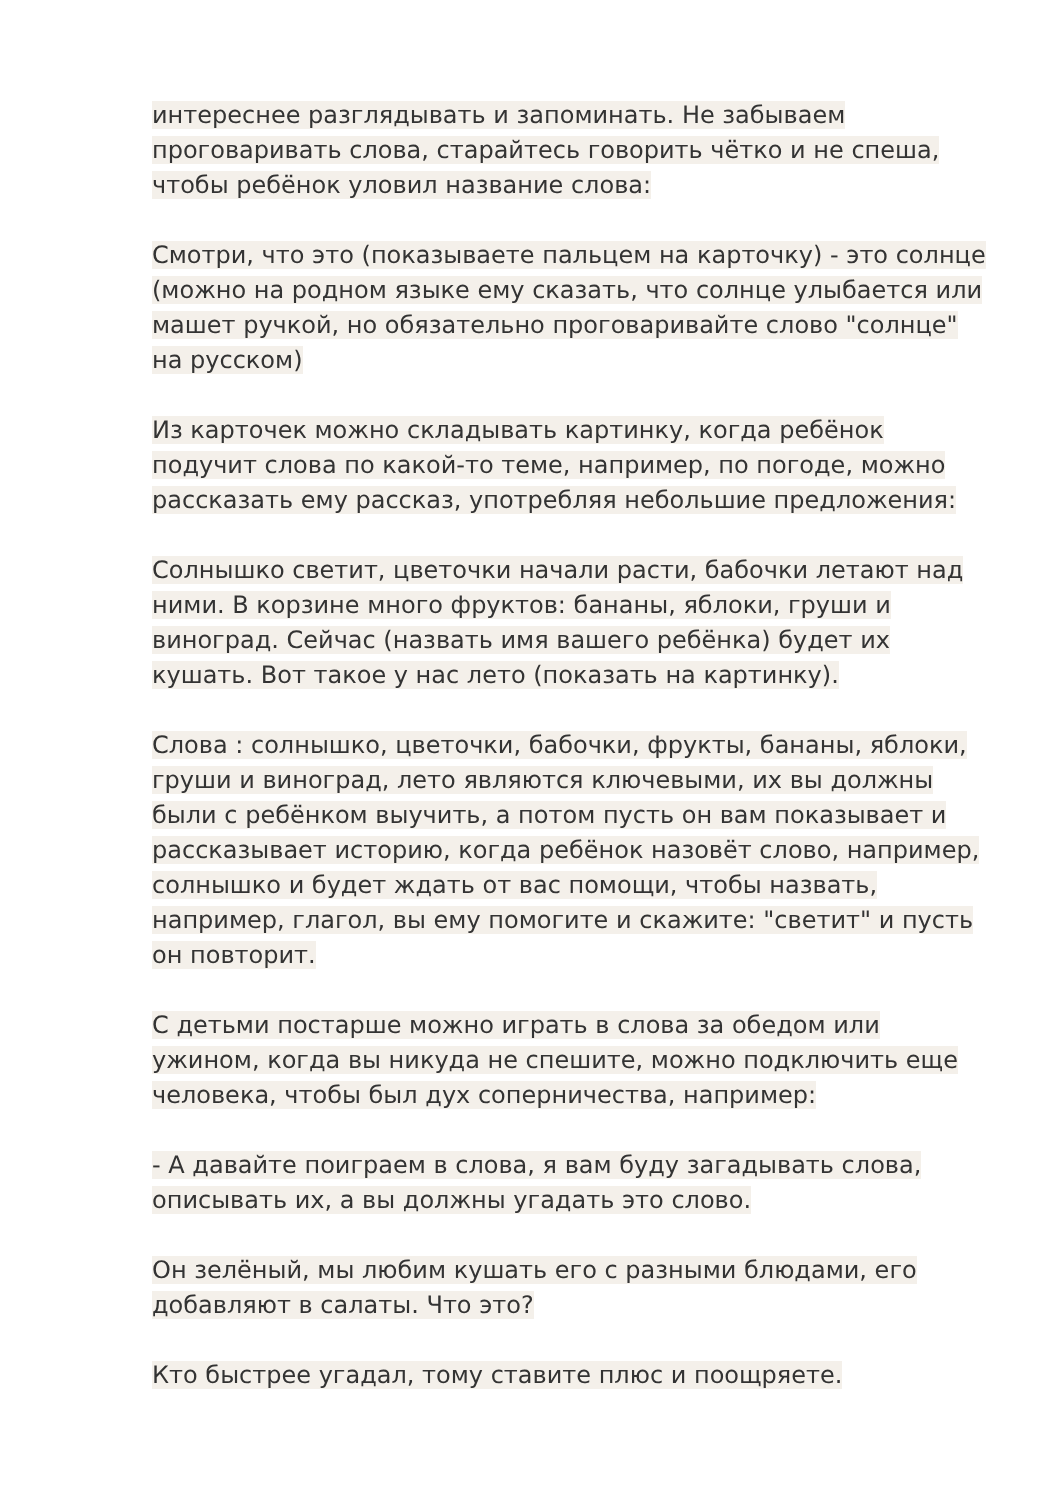интереснее разглядывать и запоминать. Не забываем проговаривать слова, старайтесь говорить чётко и не спеша, чтобы ребёнок уловил название слова:
Смотри, что это (показываете пальцем на карточку) - это солнце (можно на родном языке ему сказать, что солнце улыбается или машет ручкой, но обязательно проговаривайте слово "солнце" на русском)
Из карточек можно складывать картинку, когда ребёнок подучит слова по какой-то теме, например, по погоде, можно рассказать ему рассказ, употребляя небольшие предложения:
Солнышко светит, цветочки начали расти, бабочки летают над ними. В корзине много фруктов: бананы, яблоки, груши и виноград. Сейчас (назвать имя вашего ребёнка) будет их кушать. Вот такое у нас лето (показать на картинку).
Слова : солнышко, цветочки, бабочки, фрукты, бананы, яблоки, груши и виноград, лето являются ключевыми, их вы должны были с ребёнком выучить, а потом пусть он вам показывает и рассказывает историю, когда ребёнок назовёт слово, например, солнышко и будет ждать от вас помощи, чтобы назвать, например, глагол, вы ему помогите и скажите: "светит" и пусть он повторит.
С детьми постарше можно играть в слова за обедом или ужином, когда вы никуда не спешите, можно подключить еще человека, чтобы был дух соперничества, например:
- А давайте поиграем в слова, я вам буду загадывать слова, описывать их, а вы должны угадать это слово.
Он зелёный, мы любим кушать его с разными блюдами, его добавляют в салаты. Что это?
Кто быстрее угадал, тому ставите плюс и поощряете.